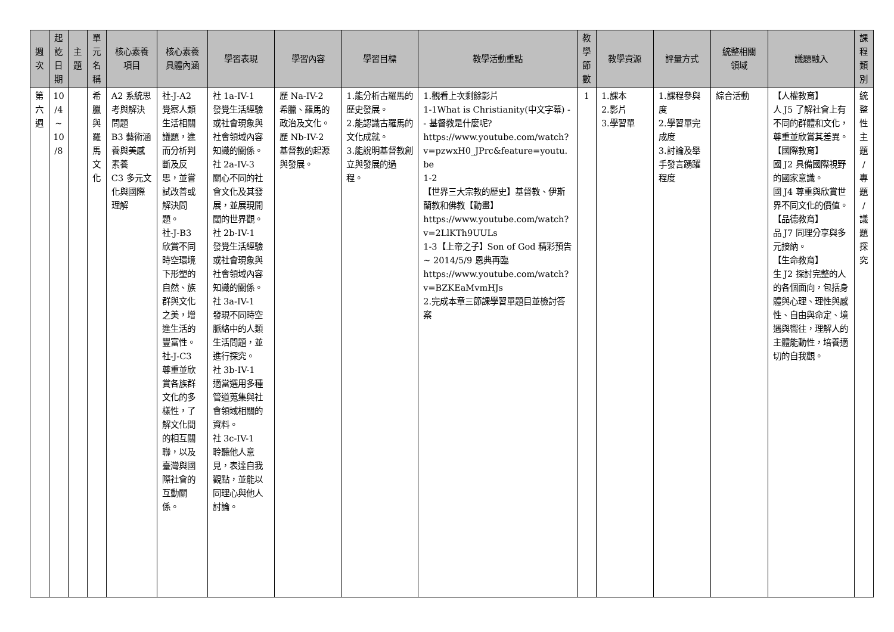| 週 次 | 起 訖 日 期 | 主 題 | 單 元 名 稱 | 核心素養 項目 | 核心素養 具體內涵 | 學習表現 | 學習內容 | 學習目標 | 教學活動重點 | 教 學 節 數 | 教學資源 | 評量方式 | 統整相關 領域 | 議題融入 | 課 程 類 別 |
| --- | --- | --- | --- | --- | --- | --- | --- | --- | --- | --- | --- | --- | --- | --- | --- |
| 第 六 週 | 10 /4 ~ 10 /8 | | 希 臘 與 羅 馬 文 化 | A2 系統思考與解決問題 B3 藝術涵養與美感素養 C3 多元文化與國際理解 | 社-J-A2 覺察人類生活相關議題，進而分析判斷及反思，並嘗試改善或解決問題。 社-J-B3 欣賞不同時空環境下形塑的自然、族群與文化之美，增進生活的豐富性。 社-J-C3 尊重並欣賞各族群文化的多樣性，了解文化間的相互關聯，以及臺灣與國際社會的互動關係。 | 社 1a-IV-1 發覺生活經驗或社會現象與社會領域內容知識的關係。 社 2a-IV-3 關心不同的社會文化及其發展，並展現開闊的世界觀。 社 2b-IV-1 發覺生活經驗或社會現象與社會領域內容知識的關係。 社 3a-IV-1 發現不同時空脈絡中的人類生活問題，並進行探究。 社 3b-IV-1 適當選用多種管道蒐集與社會領域相關的資料。 社 3c-IV-1 聆聽他人意見，表達自我觀點，並能以同理心與他人討論。 | 歷 Na-IV-2 希臘、羅馬的政治及文化。 歷 Nb-IV-2 基督教的起源與發展。 | 1.能分析古羅馬的歷史發展。 2.能認識古羅馬的文化成就。 3.能說明基督教創立與發展的過程。 | 1.觀看上次剩餘影片 1-1What is Christianity(中文字幕) -- 基督教是什麼呢? https://www.youtube.com/watch?v=pzwxH0_JPrc&feature=youtu.be 1-2 【世界三大宗教的歷史】基督教、伊斯蘭教和佛教【動畫】 https://www.youtube.com/watch?v=2LlKTh9UULs 1-3 【上帝之子】Son of God 精彩預告 ~ 2014/5/9 恩典再臨 https://www.youtube.com/watch?v=BZKEaMvmHJs 2.完成本章三節課學習單題目並檢討答案 | 1 | 1.課本 2.影片 3.學習單 | 1.課程參與度 2.學習單完成度 3.討論及舉手發言踴躍程度 | 綜合活動 | 【人權教育】 人 J5 了解社會上有不同的群體和文化，尊重並欣賞其差異。 【國際教育】 國 J2 具備國際視野的國家意識。 國 J4 尊重與欣賞世界不同文化的價值。 【品德教育】 品 J7 同理分享與多元接納。 【生命教育】 生 J2 探討完整的人的各個面向，包括身體與心理、理性與感性、自由與命定、境遇與嚮往，理解人的主體能動性，培養適切的自我觀。 | 統 整 性 主 題 / 專 題 / 議 題 探 究 |